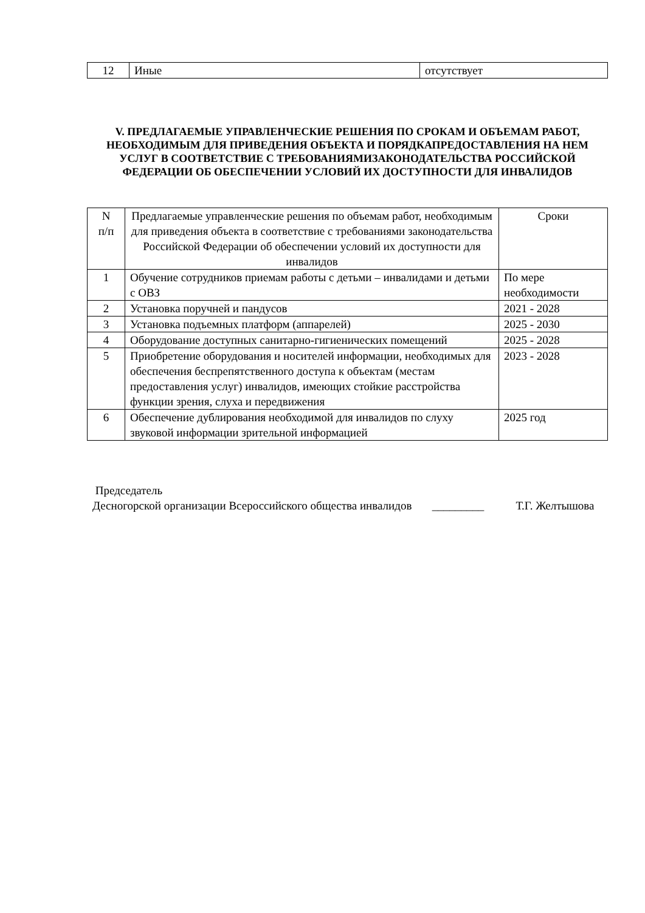| 12 | Иные | отсутствует |
V. ПРЕДЛАГАЕМЫЕ УПРАВЛЕНЧЕСКИЕ РЕШЕНИЯ ПО СРОКАМ И ОБЪЕМАМ РАБОТ, НЕОБХОДИМЫМ ДЛЯ ПРИВЕДЕНИЯ ОБЪЕКТА И ПОРЯДКАПРЕДОСТАВЛЕНИЯ НА НЕМ УСЛУГ В СООТВЕТСТВИЕ С ТРЕБОВАНИЯМИЗАКОНОДАТЕЛЬСТВА РОССИЙСКОЙ ФЕДЕРАЦИИ ОБ ОБЕСПЕЧЕНИИ УСЛОВИЙ ИХ ДОСТУПНОСТИ ДЛЯ ИНВАЛИДОВ
| N п/п | Предлагаемые управленческие решения по объемам работ, необходимым для приведения объекта в соответствие с требованиями законодательства Российской Федерации об обеспечении условий их доступности для инвалидов | Сроки |
| --- | --- | --- |
| 1 | Обучение сотрудников приемам работы с детьми – инвалидами и детьми с ОВЗ | По мере необходимости |
| 2 | Установка поручней и пандусов | 2021 - 2028 |
| 3 | Установка подъемных платформ (аппарелей) | 2025 - 2030 |
| 4 | Оборудование доступных санитарно-гигиенических помещений | 2025 - 2028 |
| 5 | Приобретение оборудования и носителей информации, необходимых для обеспечения беспрепятственного доступа к объектам (местам предоставления услуг) инвалидов, имеющих стойкие расстройства функции зрения, слуха и передвижения | 2023 - 2028 |
| 6 | Обеспечение дублирования необходимой для инвалидов по слуху звуковой информации зрительной информацией | 2025 год |
Председатель
Десногорской организации Всероссийского общества инвалидов _________ Т.Г. Желтышова